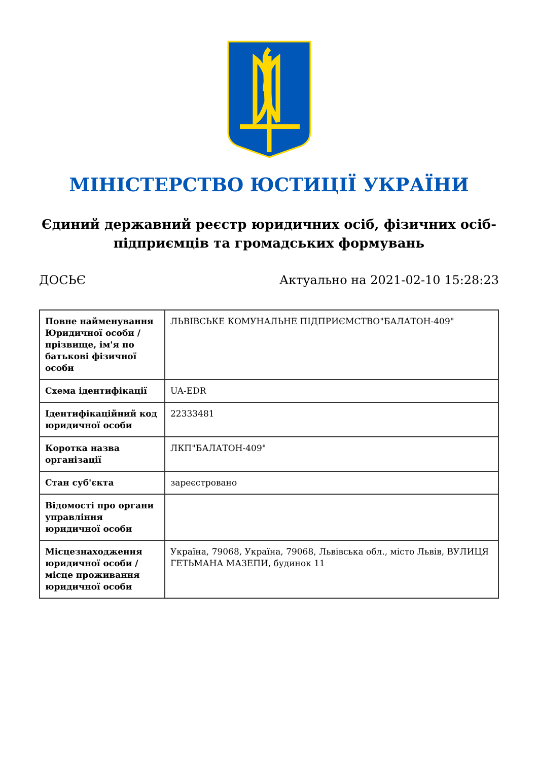МІНІСТЕРСТВО ЮСТИЦІЇ УКРАЇНИ
Єдиний державний реєстр юридичних осіб, фізичних осіб-підприємців та громадських формувань
ДОСЬЄ Актуально на 2021-02-10 15:28:23
| Повне найменування Юридичної особи / прізвище, ім'я по батькові фізичної особи | ЛЬВІВСЬКЕ КОМУНАЛЬНЕ ПІДПРИЄМСТВО"БАЛАТОН-409" |
| Схема ідентифікації | UA-EDR |
| Ідентифікаційний код юридичної особи | 22333481 |
| Коротка назва організації | ЛКП"БАЛАТОН-409" |
| Стан суб'єкта | зареєстровано |
| Відомості про органи управління юридичної особи | |
| Місцезнаходження юридичної особи / місце проживання юридичної особи | Україна, 79068, Україна, 79068, Львівська обл., місто Львів, ВУЛИЦЯ ГЕТЬМАНА МАЗЕПИ, будинок 11 |